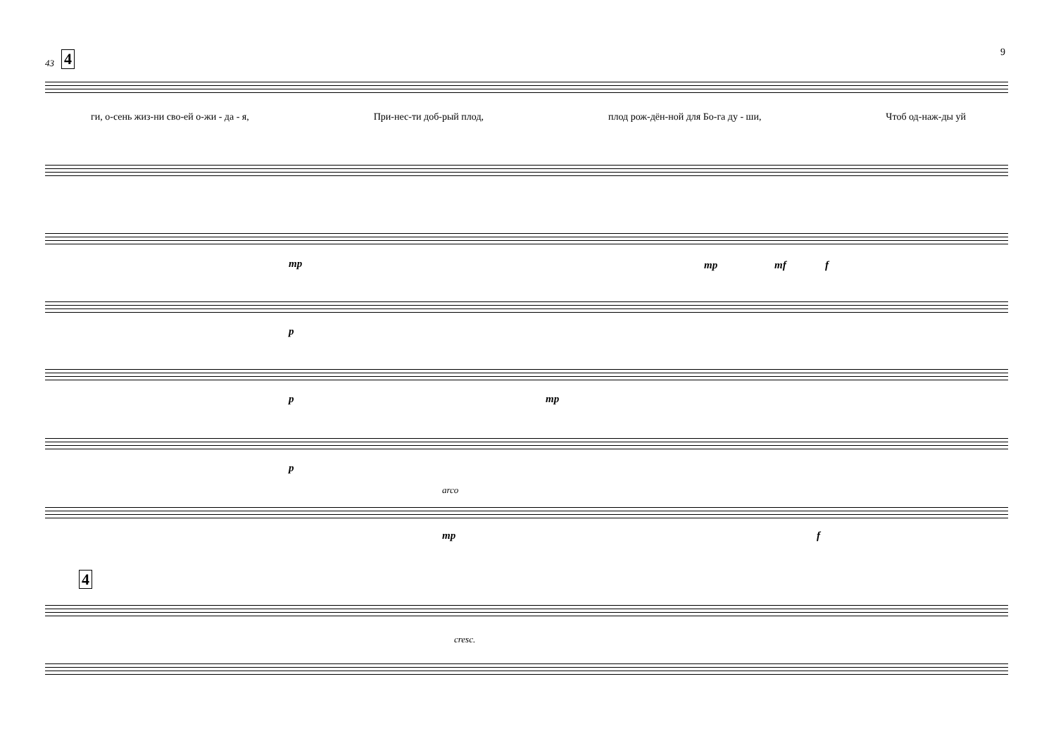9 43 4
ги, о-сень жиз-ни сво-ей о-жи - да - я, При-нес-ти доб-рый плод, плод рож-дён-ной для Бо-га ду - ши, Чтоб од-наж-ды уй
mp mp mf f
p
p mp
p
arco
mp f
4
cresc.